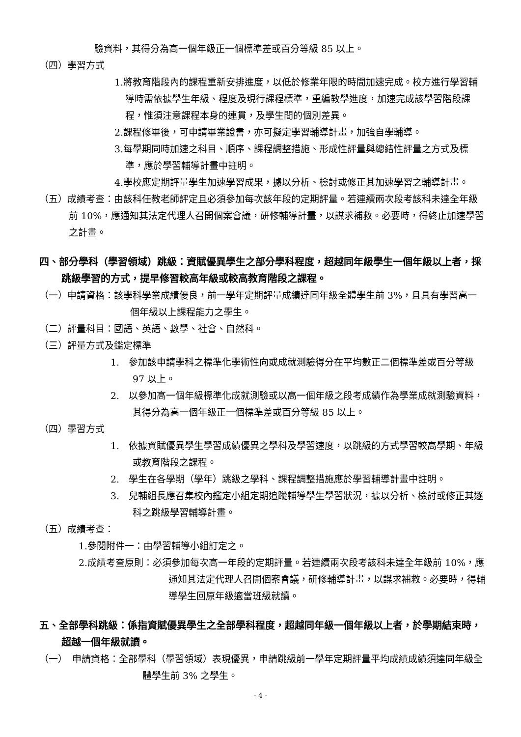驗資料，其得分為高一個年級正一個標準差或百分等級 85 以上。
（四）學習方式
1.將教育階段內的課程重新安排進度，以低於修業年限的時間加速完成。校方進行學習輔導時需依據學生年級、程度及現行課程標準，重編教學進度，加速完成該學習階段課程，惟須注意課程本身的連貫，及學生間的個別差異。
2.課程修畢後，可申請畢業證書，亦可擬定學習輔導計畫，加強自學輔導。
3.每學期同時加速之科目、順序、課程調整措施、形成性評量與總結性評量之方式及標準，應於學習輔導計畫中註明。
4.學校應定期評量學生加速學習成果，據以分析、檢討或修正其加速學習之輔導計畫。
（五）成績考查：由該科任教老師評定且必須參加每次該年段的定期評量。若連續兩次段考該科未達全年級前 10%，應通知其法定代理人召開個案會議，研修輔導計畫，以謀求補救。必要時，得終止加速學習之計畫。
四、部分學科（學習領域）跳級：資賦優異學生之部分學科程度，超越同年級學生一個年級以上者，採跳級學習的方式，提早修習較高年級或較高教育階段之課程。
（一）申請資格：該學科學業成績優良，前一學年定期評量成績達同年級全體學生前 3%，且具有學習高一個年級以上課程能力之學生。
（二）評量科目：國語、英語、數學、社會、自然科。
（三）評量方式及鑑定標準
1.　參加該申請學科之標準化學術性向或成就測驗得分在平均數正二個標準差或百分等級 97 以上。
2.　以參加高一個年級標準化成就測驗或以高一個年級之段考成績作為學業成就測驗資料，其得分為高一個年級正一個標準差或百分等級 85 以上。
（四）學習方式
1.　依據資賦優異學生學習成績優異之學科及學習速度，以跳級的方式學習較高學期、年級或教育階段之課程。
2.　學生在各學期（學年）跳級之學科、課程調整措施應於學習輔導計畫中註明。
3.　兒輔組長應召集校內鑑定小組定期追蹤輔導學生學習狀況，據以分析、檢討或修正其逐科之跳級學習輔導計畫。
（五）成績考查：
1.參閱附件一：由學習輔導小組訂定之。
2.成績考查原則：必須參加每次高一年段的定期評量。若連續兩次段考該科未達全年級前 10%，應通知其法定代理人召開個案會議，研修輔導計畫，以謀求補救。必要時，得輔導學生回原年級適當班級就讀。
五、全部學科跳級：係指資賦優異學生之全部學科程度，超越同年級一個年級以上者，於學期結束時，超越一個年級就讀。
（一）　申請資格：全部學科（學習領域）表現優異，申請跳級前一學年定期評量平均成績成績須達同年級全體學生前 3% 之學生。
- 4 -